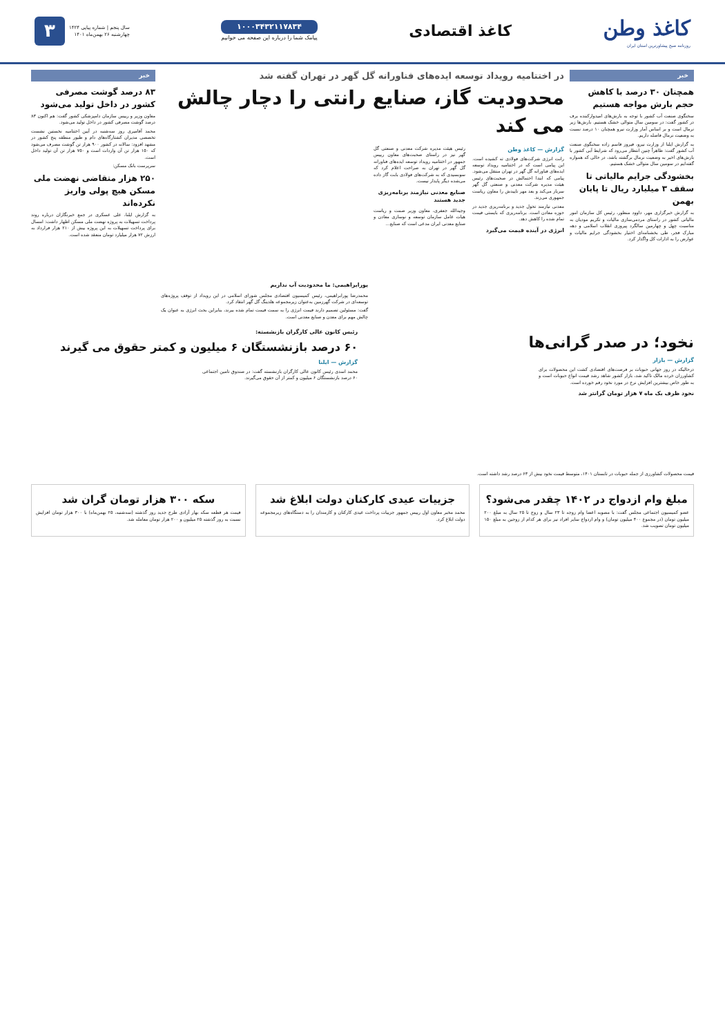کاغذ وطن
روزنامه صبح پیشاورترین استان ایران
کاغذ اقتصادی
۱۰۰۰۳۴۳۲۱۱۷۸۳۴
پیامک شما را درباره این صفحه می خوانیم
سال پنجم | شماره پیاپی ۱۴۲۴
چهارشنبه ۲۶ بهمن‌ماه ۱۴۰۱
۳
خبر
همچنان ۳۰ درصد با کاهش حجم بارش مواجه هستیم
سخنگوی صنعت آب کشور با توجه به بارش‌های امیدوارکننده برف در کشور گفت: در سومین سال متوالی خشک هستیم. بارش‌ها زیر نرمال است و بر اساس آمار وزارت نیرو همچنان ۱۰ درصد نسبت به وضعیت نرمال فاصله داریم.
به گزارش ایلنا از وزارت نیرو، فیروز قاسم زاده سخنگوی صنعت آب کشور گفت: ظاهراً چنین انتظار می‌رود که شرایط آبی کشور با بارش‌های اخیر به وضعیت نرمال برگشته باشد، در حالی که همواره گفته‌ایم در سومین سال متوالی خشک هستیم.
بخشودگی جرایم مالیاتی تا سقف ۳ میلیارد ریال تا پایان بهمن
به گزارش خبرگزاری مهر، داوود منظور، رئیس کل سازمان امور مالیاتی کشور در راستای مردمی‌سازی مالیات و تکریم مودیان به مناسبت چهل و چهارمین سالگرد پیروزی انقلاب اسلامی و دهه مبارک فجر، طی بخشنامه‌ای اختیار بخشودگی جرایم مالیات و عوارض را به ادارات کل واگذار کرد.
در اختتامیه رویداد توسعه ایده‌های فناورانه گل گهر در تهران گفته شد
محدودیت گاز، صنایع رانتی را دچار چالش می کند
گزارش — کاغذ وطن
رانت انرژی شرکت‌های فولادی ته کشیده است. این پیامی است که در اختتامیه رویداد توسعه ایده‌های فناورانه گل گهر در تهران منتقل می‌شود. پیامی که ابتدا احتمالش در صحبت‌های رئیس هیئت مدیره شرکت معدنی و صنعتی گل گهر سرباز می‌کند و بعد مهر تاییدش را معاون ریاست جمهوری می‌زند.
معدنی نیازمند تحول جدید و برنامه‌ریزی جدید در حوزه معادن است. برنامه‌ریزی که بایستی قیمت تمام شده را کاهش دهد.
انرژی در آینده قیمت می‌گیرد
رئیس هیئت مدیره شرکت معدنی و صنعتی گل گهر نیز در راستای صحبت‌های معاون رییس جمهور در اختتامیه رویداد توسعه ایده‌های فناورانه گل گهر در تهران به صراحت اعلام کرد که سوبسیدی که به شرکت‌های فولادی بابت گاز داده می‌شده دیگر پایدار نیست.
صنایع معدنی نیازمند برنامه‌ریزی جدید هستند
وجیه‌الله جعفری، معاون وزیر صمت و ریاست هیات عامل سازمان توسعه و نوسازی معادن و صنایع معدنی ایران مدعی است که صنایع...
پورابراهیمی: ما محدودیت آب نداریم
محمدرضا پورابراهیمی، رئیس کمیسیون اقتصادی مجلس شورای اسلامی در این رویداد از توقف پروژه‌های توسعه‌ای در شرکت گهرزمین به‌عنوان زیرمجموعه هلدینگ گل گهر انتقاد کرد.
گفت: مسئولین تصمیم دارند قیمت انرژی را به سمت قیمت تمام شده ببرند، بنابراین بحث انرژی به عنوان یک چالش مهم برای معدن و صنایع معدنی است.
خبر
۸۳ درصد گوشت مصرفی کشور در داخل تولید می‌شود
معاون وزیر و رییس سازمان دامپزشکی کشور گفت: هم اکنون ۸۳ درصد گوشت مصرفی کشور در داخل تولید می‌شود.
محمد آقامیری روز سه‌شنبه در آیین اختتامیه نخستین نشست تخصصی مدیران کشتارگاه‌های دام و طیور منطقه پنج کشور در مشهد افزود: سالانه در کشور ۹۰۰ هزار تن گوشت مصرف می‌شود که ۱۵۰ هزار تن آن واردات است و ۷۵۰ هزار تن آن تولید داخل است.
سرپرست بانک مسکن:
۲۵۰ هزار متقاضی نهضت ملی مسکن هیچ پولی واریز نکرده‌اند
به گزارش ایلنا، علی عسکری در جمع خبرنگاران درباره روند پرداخت تسهیلات به پروژه نهضت ملی مسکن اظهار داشت: امسال برای پرداخت تسهیلات به این پروژه بیش از ۲۱۰ هزار قرارداد به ارزش ۷۲ هزار میلیارد تومان منعقد شده است.
نخود؛ در صدر گرانی‌ها
گزارش — بازار
درحالیکه در روز جهانی حبوبات بر فرصت‌های اقتصادی کشت این محصولات برای کشاورزان خرده مالک تاکید شد، بازار کشور شاهد رشد قیمت انواع حبوبات است و به طور خاص بیشترین افزایش نرخ در مورد نخود رقم خورده است.
نخود ظرف یک ماه ۷ هزار تومان گرانتر شد
قیمت محصولات کشاورزی از جمله حبوبات در تابستان ۱۴۰۱، متوسط قیمت نخود بیش از ۶۳ درصد رشد داشته است.
رئیس کانون عالی کارگران بازنشسته:
۶۰ درصد بازنشستگان ۶ میلیون و کمتر حقوق می گیرند
گزارش — ایلنا
محمد اسدی رئیس کانون عالی کارگران بازنشسته گفت: در صندوق تامین اجتماعی ۶۰ درصد بازنشستگان ۶ میلیون و کمتر از آن حقوق می‌گیرند.
مبلغ وام ازدواج در ۱۴۰۲ چقدر می‌شود؟
عضو کمیسیون اجتماعی مجلس گفت: با مصوبه اعضا وام زوجه تا ۲۳ سال و زوج تا ۲۵ سال به مبلغ ۲۰۰ میلیون تومان (در مجموع ۴۰۰ میلیون تومان) و وام ازدواج سایر افراد نیز برای هر کدام از زوجین به مبلغ ۱۵۰ میلیون تومان تصویب شد.
جزییات عیدی کارکنان دولت ابلاغ شد
محمد مخبر معاون اول رییس جمهور جزییات پرداخت عیدی کارکنان و کارمندان را به دستگاه‌های زیرمجموعه دولت ابلاغ کرد.
سکه ۳۰۰ هزار تومان گران شد
قیمت هر قطعه سکه بهار آزادی طرح جدید روز گذشته (سه‌شنبه، ۲۵ بهمن‌ماه) با ۳۰۰ هزار تومان افزایش نسبت به روز گذشته ۲۵ میلیون و ۲۰۰ هزار تومان معامله شد.